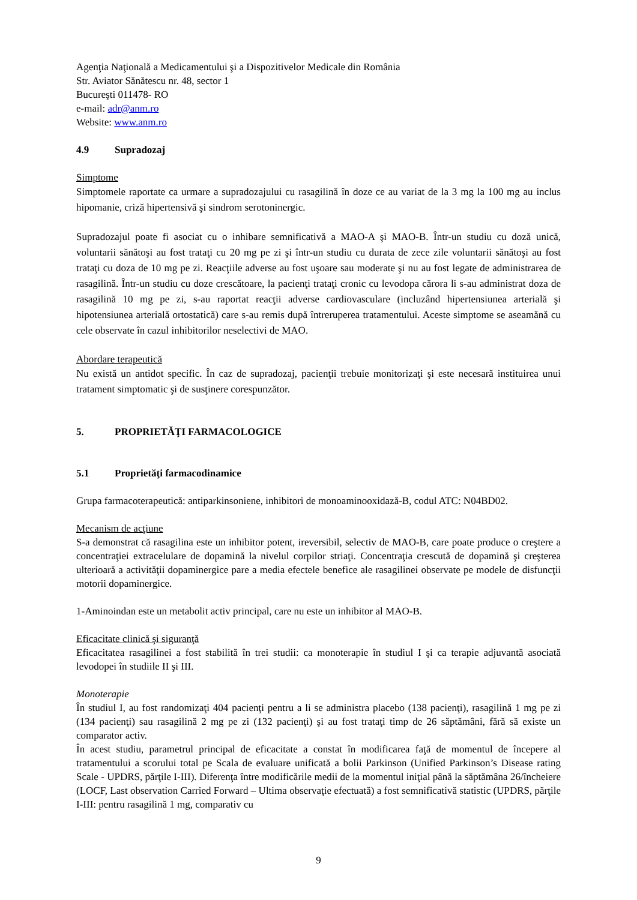Agenţia Naţională a Medicamentului şi a Dispozitivelor Medicale din România
Str. Aviator Sănătescu nr. 48, sector 1
Bucureşti 011478- RO
e-mail: adr@anm.ro
Website: www.anm.ro
4.9 Supradozaj
Simptome
Simptomele raportate ca urmare a supradozajului cu rasagilină în doze ce au variat de la 3 mg la 100 mg au inclus hipomanie, criză hipertensivă şi sindrom serotoninergic.
Supradozajul poate fi asociat cu o inhibare semnificativă a MAO-A şi MAO-B. Într-un studiu cu doză unică, voluntarii sănătoşi au fost trataţi cu 20 mg pe zi şi într-un studiu cu durata de zece zile voluntarii sănătoşi au fost trataţi cu doza de 10 mg pe zi. Reacţiile adverse au fost uşoare sau moderate şi nu au fost legate de administrarea de rasagilină. Într-un studiu cu doze crescătoare, la pacienţi trataţi cronic cu levodopa cărora li s-au administrat doza de rasagilină 10 mg pe zi, s-au raportat reacţii adverse cardiovasculare (incluzând hipertensiunea arterială şi hipotensiunea arterială ortostatică) care s-au remis după întreruperea tratamentului. Aceste simptome se aseamănă cu cele observate în cazul inhibitorilor neselectivi de MAO.
Abordare terapeutică
Nu există un antidot specific. În caz de supradozaj, pacienţii trebuie monitorizaţi şi este necesară instituirea unui tratament simptomatic şi de susţinere corespunzător.
5. PROPRIETĂŢI FARMACOLOGICE
5.1 Proprietăţi farmacodinamice
Grupa farmacoterapeutică: antiparkinsoniene, inhibitori de monoaminooxidază-B, codul ATC: N04BD02.
Mecanism de acţiune
S-a demonstrat că rasagilina este un inhibitor potent, ireversibil, selectiv de MAO-B, care poate produce o creştere a concentraţiei extracelulare de dopamină la nivelul corpilor striaţi. Concentraţia crescută de dopamină şi creşterea ulterioară a activităţii dopaminergice pare a media efectele benefice ale rasagilinei observate pe modele de disfuncţii motorii dopaminergice.
1-Aminoindan este un metabolit activ principal, care nu este un inhibitor al MAO-B.
Eficacitate clinică şi siguranţă
Eficacitatea rasagilinei a fost stabilită în trei studii: ca monoterapie în studiul I şi ca terapie adjuvantă asociată levodopei în studiile II şi III.
Monoterapie
În studiul I, au fost randomizaţi 404 pacienţi pentru a li se administra placebo (138 pacienţi), rasagilină 1 mg pe zi (134 pacienţi) sau rasagilină 2 mg pe zi (132 pacienţi) şi au fost trataţi timp de 26 săptămâni, fără să existe un comparator activ.
În acest studiu, parametrul principal de eficacitate a constat în modificarea faţă de momentul de începere al tratamentului a scorului total pe Scala de evaluare unificată a bolii Parkinson (Unified Parkinson’s Disease rating Scale - UPDRS, părţile I-III). Diferenţa între modificările medii de la momentul iniţial până la săptămâna 26/încheiere (LOCF, Last observation Carried Forward – Ultima observaţie efectuată) a fost semnificativă statistic (UPDRS, părţile I-III: pentru rasagilină 1 mg, comparativ cu
9